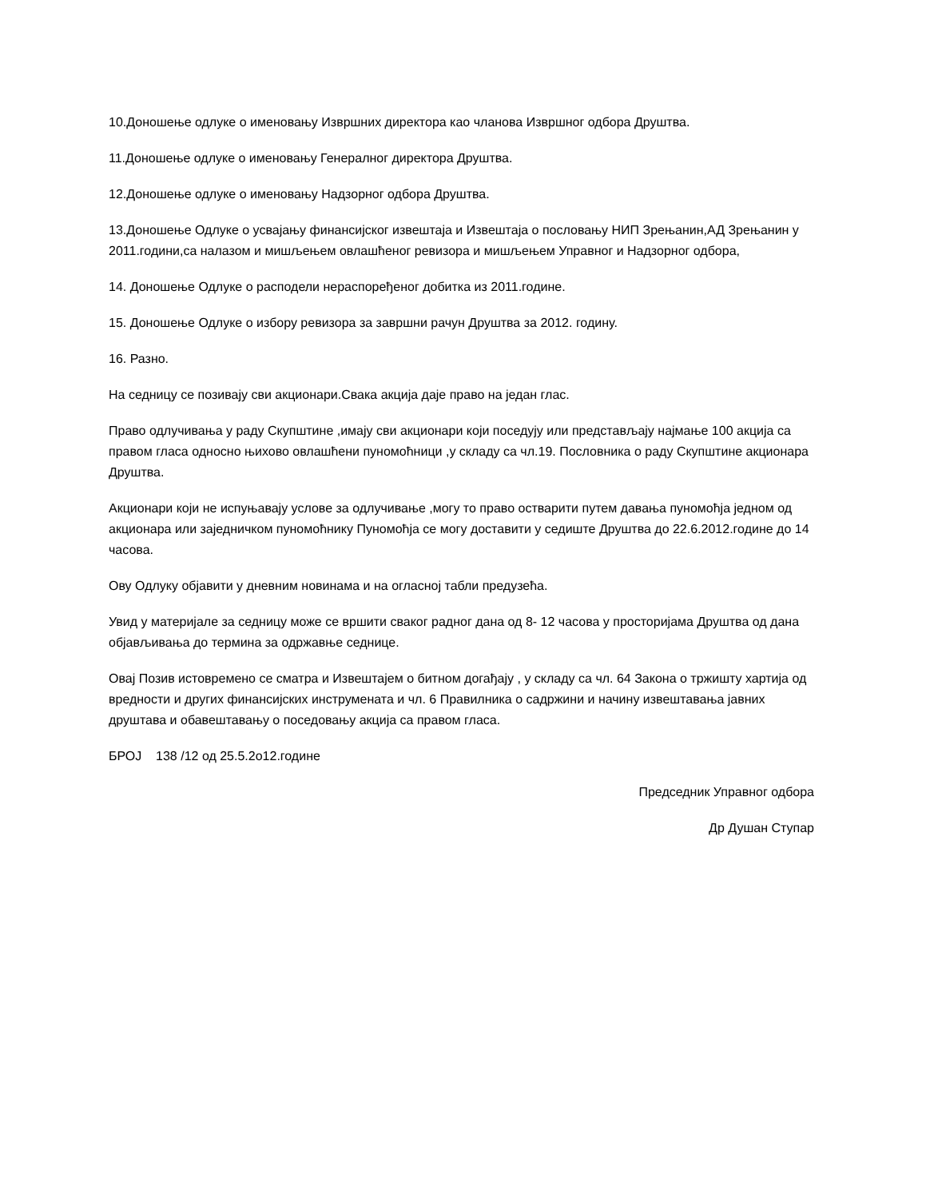10.Доношење одлуке о именовању Извршних директора као чланова Извршног одбора Друштва.
11.Доношење одлуке о именовању Генералног директора Друштва.
12.Доношење одлуке о именовању Надзорног одбора Друштва.
13.Доношење Одлуке о усвајању финансијског извештаја и Извештаја о пословању НИП Зрењанин,АД Зрењанин у 2011.години,са налазом и мишљењем овлашћеног ревизора и мишљењем Управног и Надзорног одбора,
14. Доношење Одлуке о расподели нераспоређеног добитка из 2011.године.
15. Доношење Одлуке о избору ревизора за завршни рачун Друштва за 2012. годину.
16. Разно.
На седницу се позивају сви акционари.Свака акција даје право на један глас.
Право одлучивања у раду Скупштине ,имају сви акционари који поседују или представљају најмање 100 акција са правом гласа односно њихово овлашћени пуномоћници ,у складу са чл.19. Пословника о раду Скупштине акционара Друштва.
Акционари који не испуњавају услове за одлучивање ,могу то право остварити путем давања пуномоћја једном од акционара или заједничком пуномоћнику Пуномоћја се могу доставити у седиште Друштва до 22.6.2012.године до 14 часова.
Ову Одлуку објавити у дневним новинама и на огласној табли предузећа.
Увид у материјале за седницу може се вршити сваког радног дана од 8- 12 часова у просторијама Друштва од дана објављивања до термина за одржавње седнице.
Овај Позив истовремено се сматра и Извештајем о битном догађају , у складу са чл. 64 Закона о тржишту хартија од вредности и других финансијских инструмената и чл. 6 Правилника о садржини и начину извештавања јавних друштава и обавештавању о поседовању акција са правом гласа.
БРОЈ 138 /12 од 25.5.2о12.године
Председник Управног одбора
Др Душан Ступар